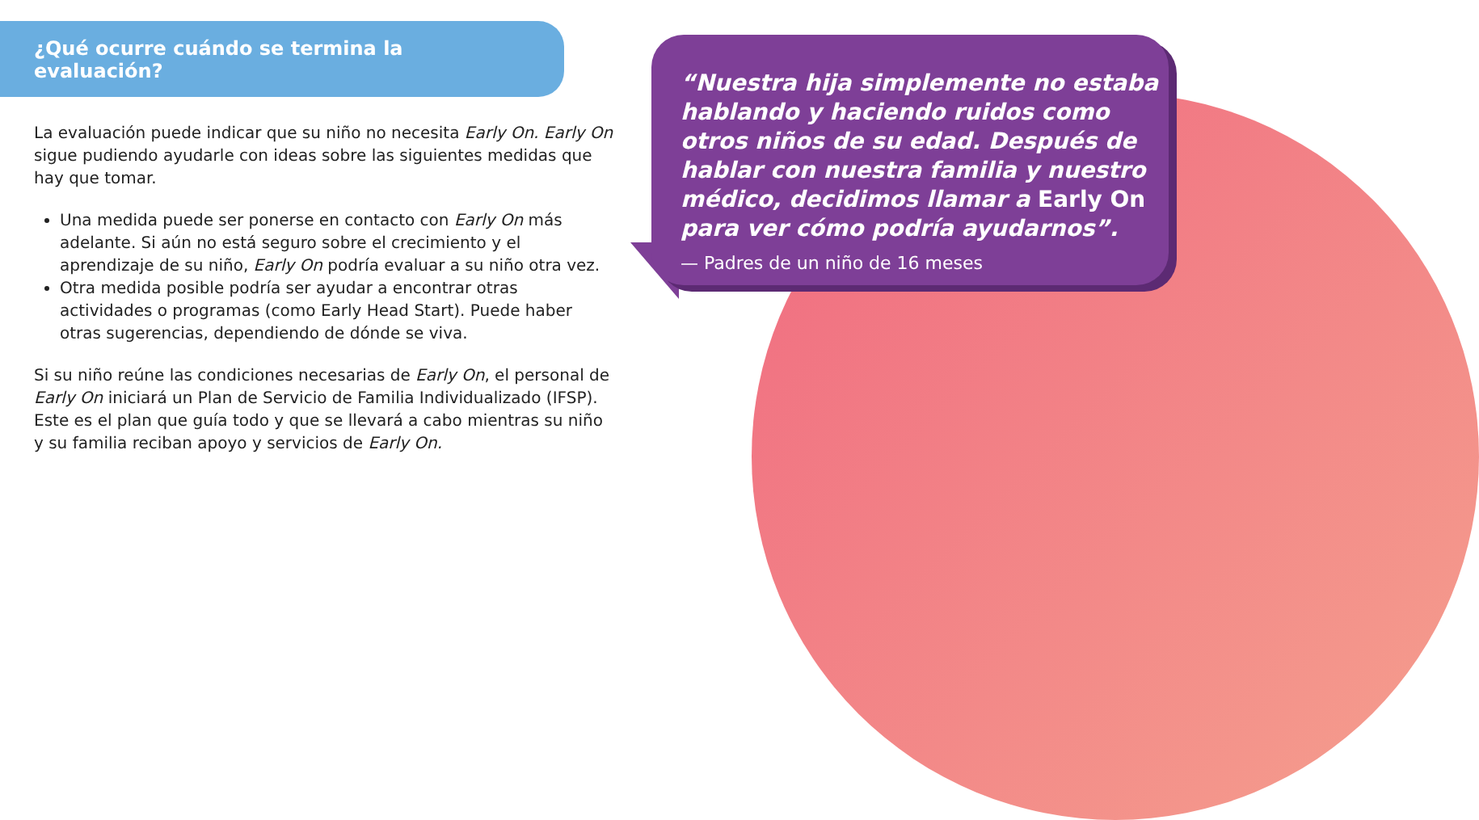¿Qué ocurre cuándo se termina la evaluación?
La evaluación puede indicar que su niño no necesita Early On. Early On sigue pudiendo ayudarle con ideas sobre las siguientes medidas que hay que tomar.
Una medida puede ser ponerse en contacto con Early On más adelante. Si aún no está seguro sobre el crecimiento y el aprendizaje de su niño, Early On podría evaluar a su niño otra vez.
Otra medida posible podría ser ayudar a encontrar otras actividades o programas (como Early Head Start). Puede haber otras sugerencias, dependiendo de dónde se viva.
Si su niño reúne las condiciones necesarias de Early On, el personal de Early On iniciará un Plan de Servicio de Familia Individualizado (IFSP). Este es el plan que guía todo y que se llevará a cabo mientras su niño y su familia reciban apoyo y servicios de Early On.
“Nuestra hija simplemente no estaba hablando y haciendo ruidos como otros niños de su edad. Después de hablar con nuestra familia y nuestro médico, decidimos llamar a Early On para ver cómo podría ayudarnos”.
— Padres de un niño de 16 meses